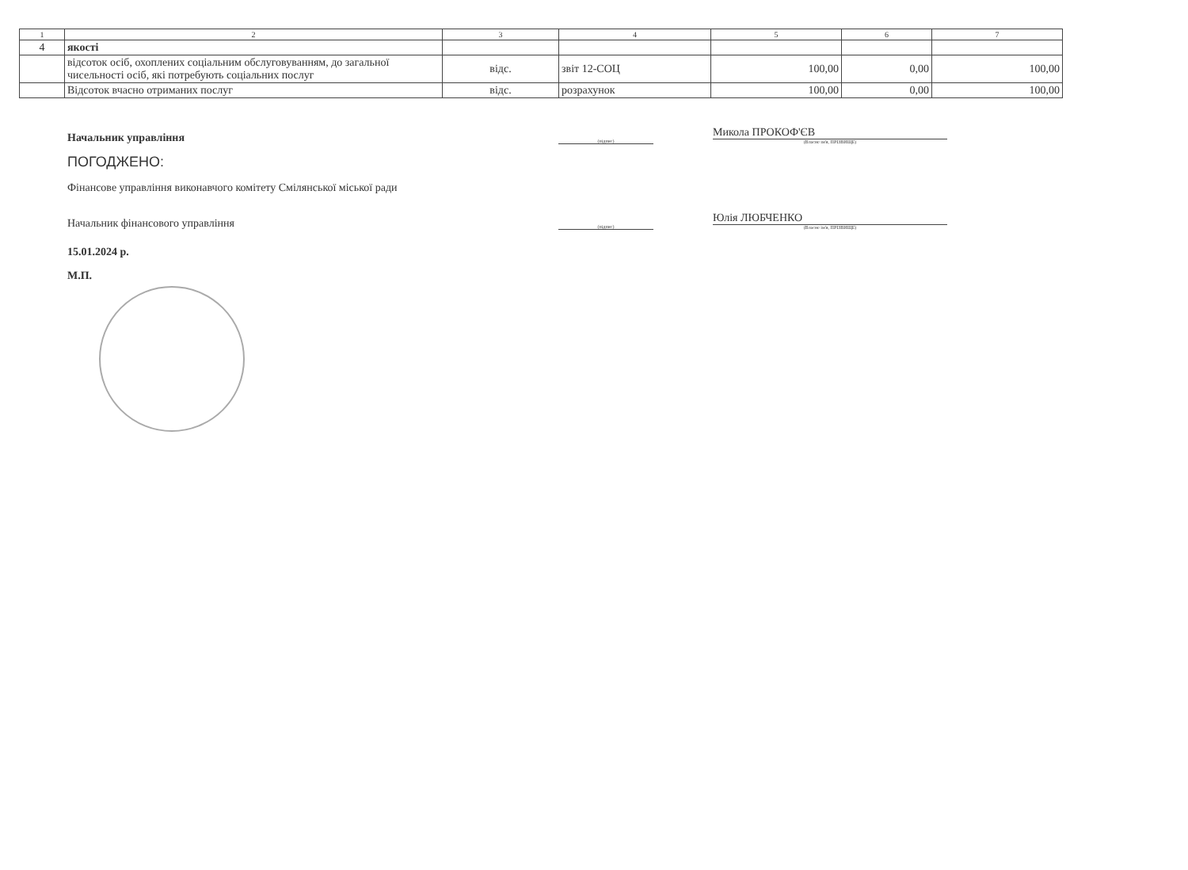| 1 | 2 | 3 | 4 | 5 | 6 | 7 |
| --- | --- | --- | --- | --- | --- | --- |
| 4 | якості | | | | | |
| | відсоток осіб, охоплених соціальним обслуговуванням, до загальної чисельності осіб, які потребують соціальних послуг | відс. | звіт 12-СОЦ | 100,00 | 0,00 | 100,00 |
| | Відсоток вчасно отриманих послуг | відс. | розрахунок | 100,00 | 0,00 | 100,00 |
Начальник управління
(підпис)
Микола ПРОКОФ'ЄВ
(Власне ім'я, ПРІЗВИЩЕ)
ПОГОДЖЕНО:
Фінансове управління виконавчого комітету Смілянської міської ради
Начальник фінансового управління
(підпис)
Юлія ЛЮБЧЕНКО
(Власне ім'я, ПРІЗВИЩЕ)
15.01.2024 р.
М.П.